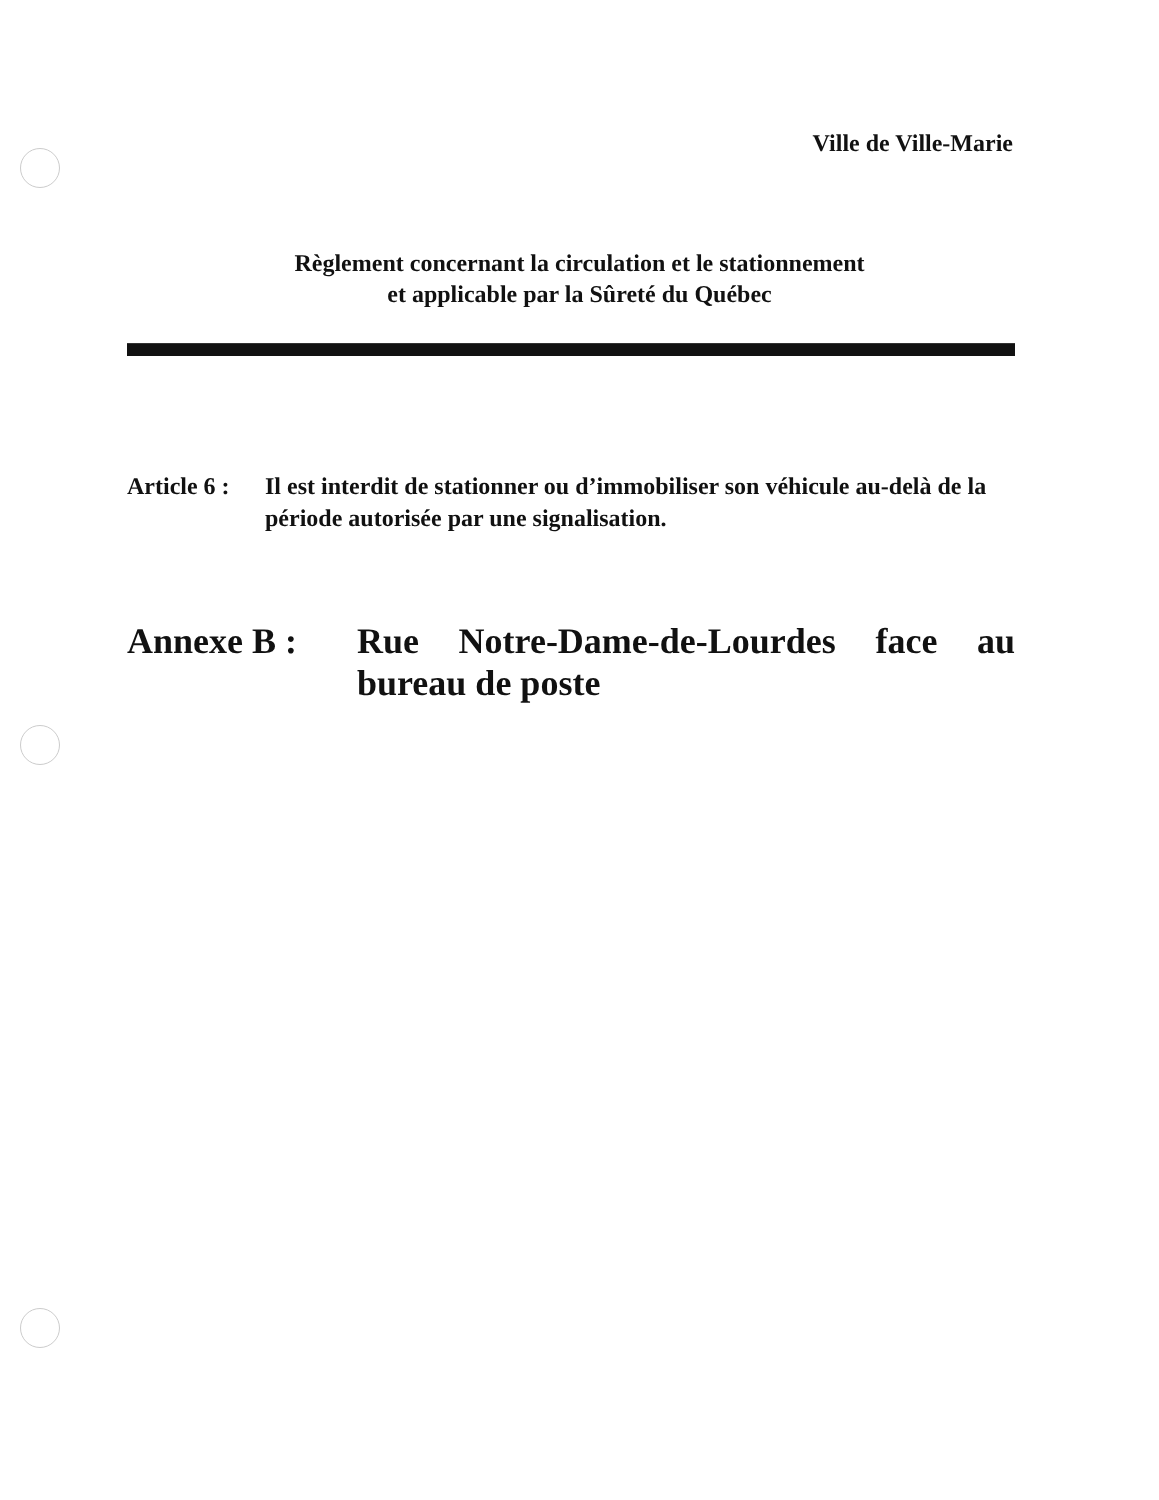Ville de Ville-Marie
Règlement concernant la circulation et le stationnement
et applicable par la Sûreté du Québec
Article 6 :
Il est interdit de stationner ou d’immobiliser son véhicule au-delà de la période autorisée par une signalisation.
Annexe B : Rue Notre-Dame-de-Lourdes face au bureau de poste